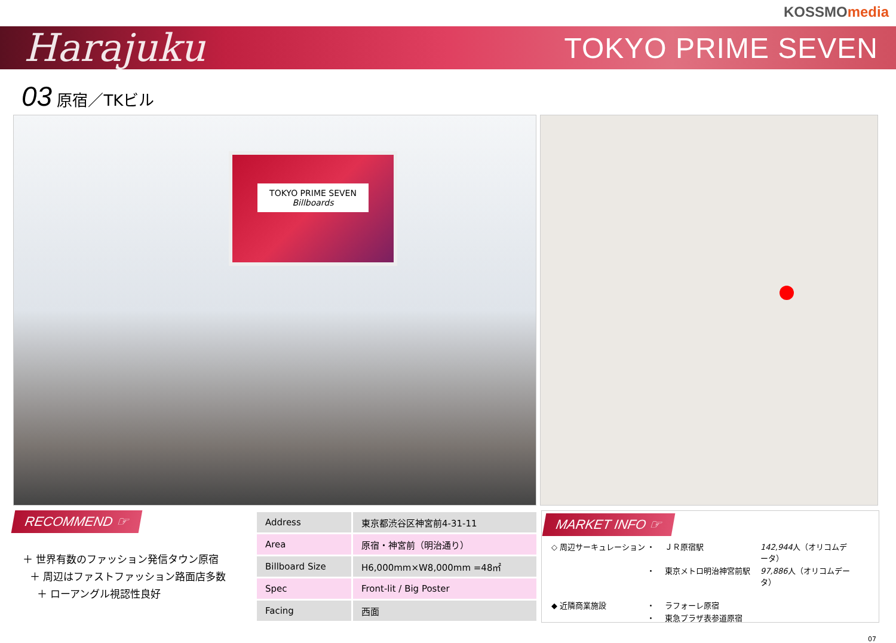KOSSMOmedia
Harajuku
TOKYO PRIME SEVEN
03 原宿／TKビル
TOKYO PRIME SEVEN
Billboards
RECOMMEND ☞
＋ 世界有数のファッション発信タウン原宿
＋ 周辺はファストファッション路面店多数
＋ ローアングル視認性良好
| Address | 東京都渋谷区神宮前4-31-11 |
| Area | 原宿・神宮前（明治通り） |
| Billboard Size | H6,000mm×W8,000mm =48㎡ |
| Spec | Front-lit / Big Poster |
| Facing | 西面 |
MARKET INFO ☞
◇ 周辺サーキュレーション ・ ＪＲ原宿駅 142,944人（オリコムデータ） ・ 東京メトロ明治神宮前駅 97,886人（オリコムデータ）
◆ 近隣商業施設 ・ ラフォーレ原宿 ・ 東急プラザ表参道原宿
07